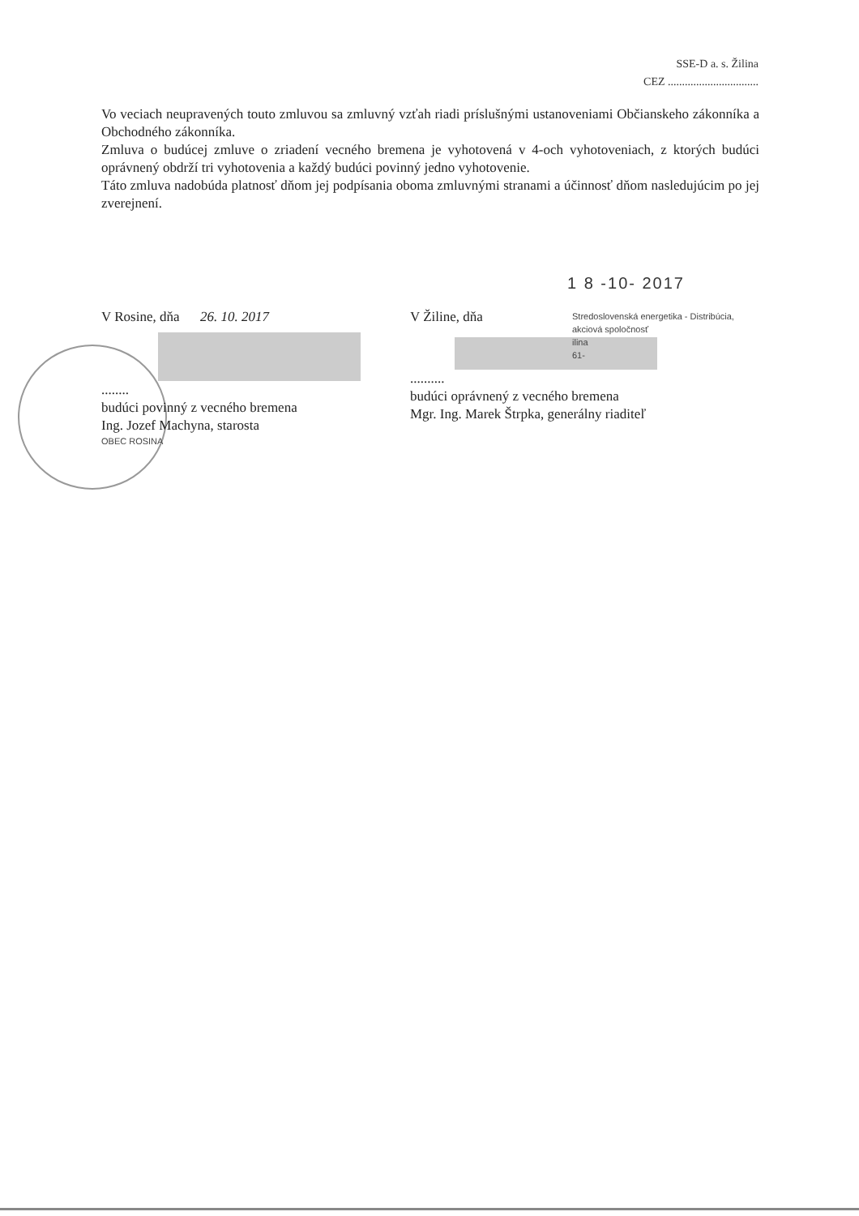SSE-D a. s. Žilina
CEZ ................................
Vo veciach neupravených touto zmluvou sa zmluvný vzťah riadi príslušnými ustanoveniami Občianskeho zákonníka a Obchodného zákonníka.
Zmluva o budúcej zmluve o zriadení vecného bremena je vyhotovená v 4-och vyhotoveniach, z ktorých budúci oprávnený obdrží tri vyhotovenia a každý budúci povinný jedno vyhotovenie.
Táto zmluva nadobúda platnosť dňom jej podpísania oboma zmluvnými stranami a účinnosť dňom nasledujúcim po jej zverejnení.
1 8 -10- 2017
V Rosine, dňa 26. 10. 2017
........
budúci povinný z vecného bremena
Ing. Jozef Machyna, starosta
OBEC ROSINA
V Žiline, dňa
Stredoslovenská energetika - Distribúcia,
akciová spoločnosť
ilina
61-
..........
budúci oprávnený z vecného bremena
Mgr. Ing. Marek Štrpka, generálny riaditeľ